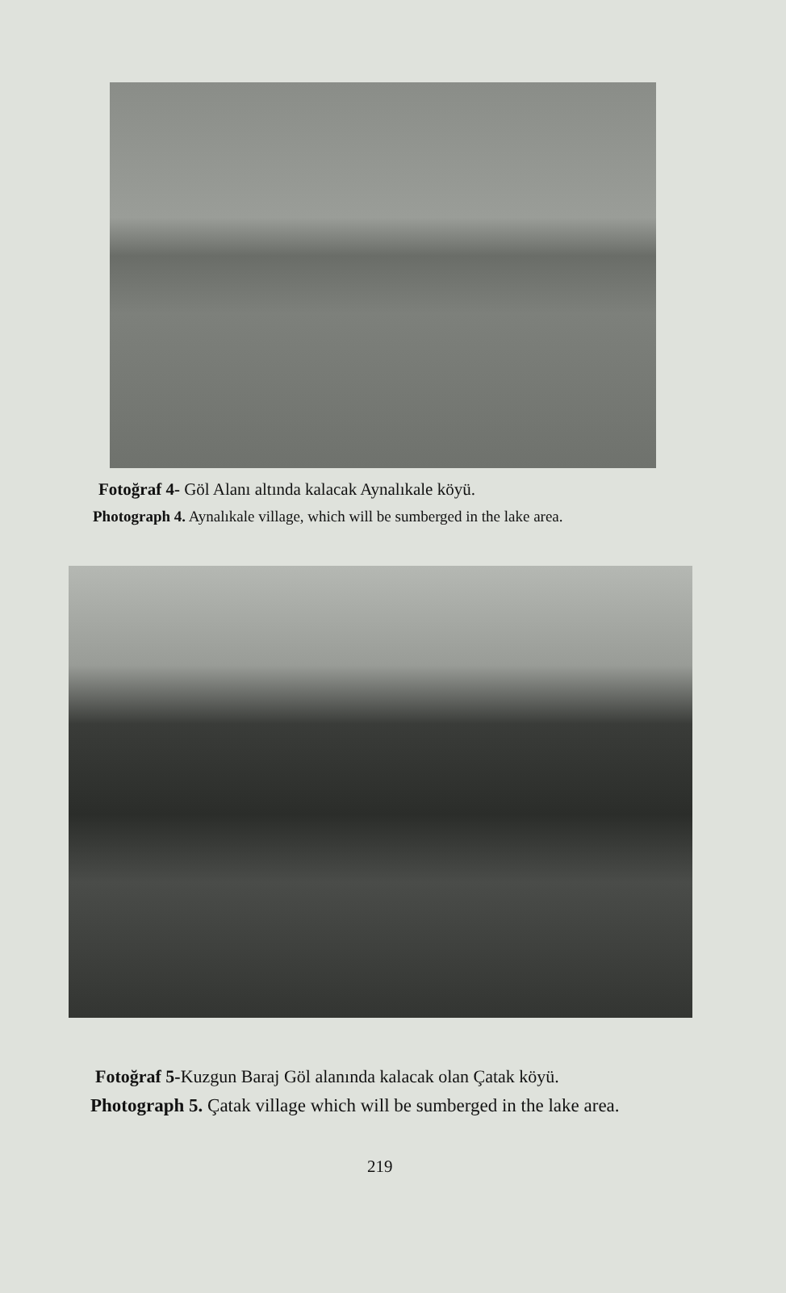Fotoğraf 4- Göl Alanı altında kalacak Aynalıkale köyü.
Photograph 4. Aynalıkale village, which will be sumberged in the lake area.
Fotoğraf 5-Kuzgun Baraj Göl alanında kalacak olan Çatak köyü.
Photograph 5. Çatak village which will be sumberged in the lake area.
219